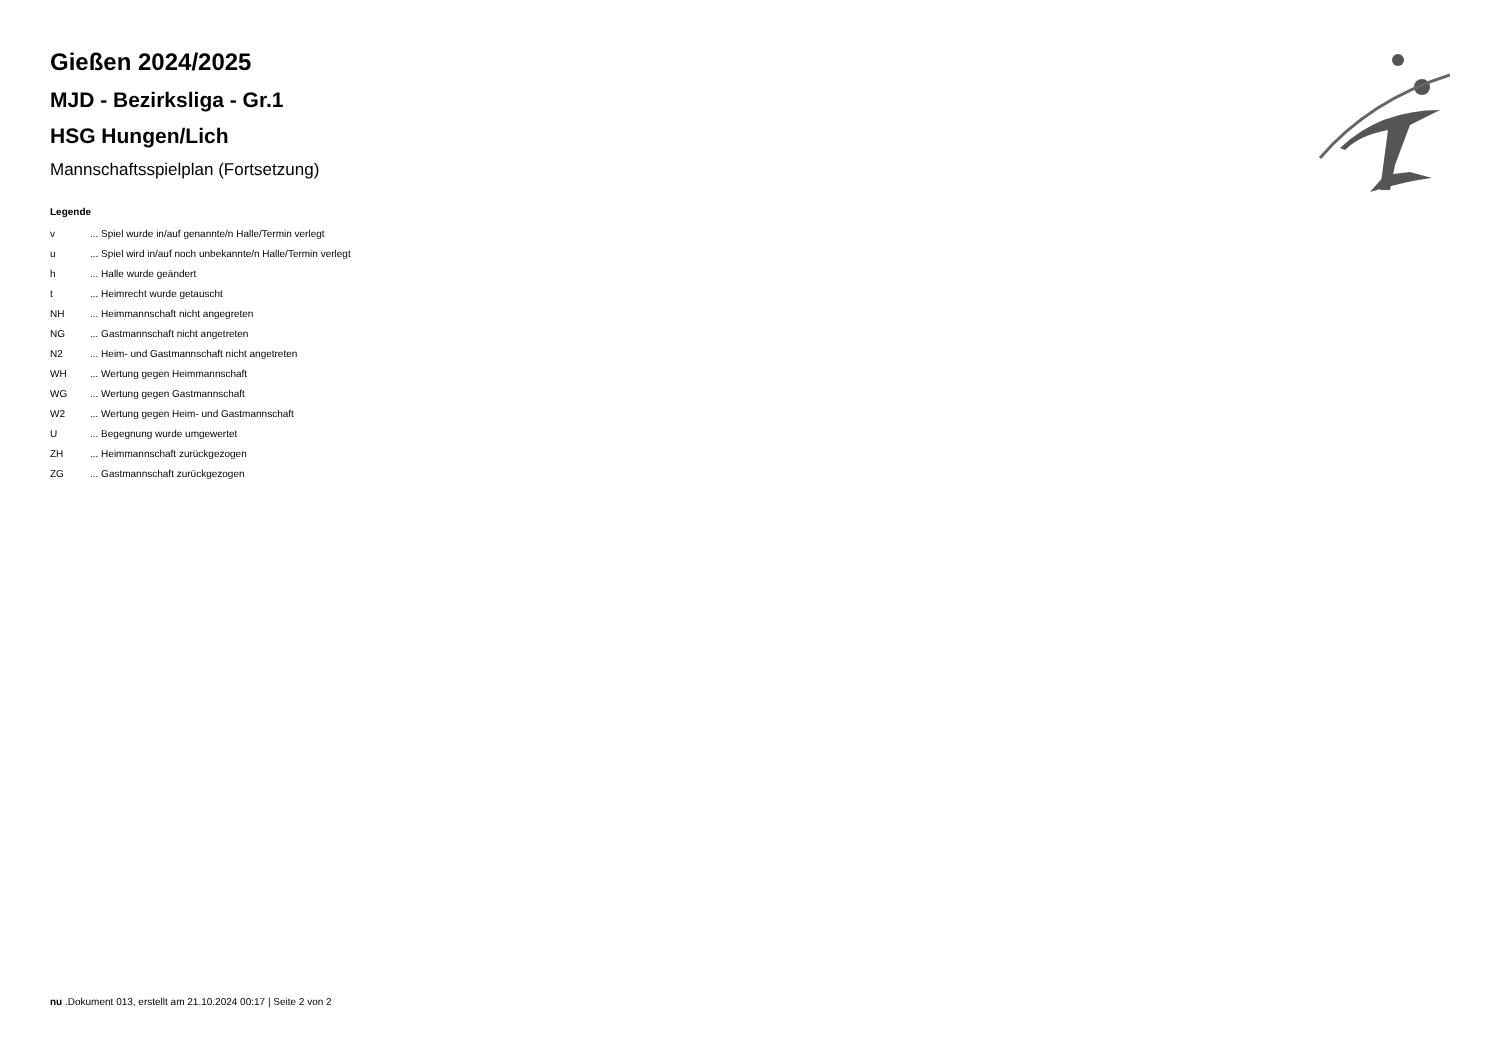Gießen 2024/2025
MJD - Bezirksliga - Gr.1
HSG Hungen/Lich
Mannschaftsspielplan (Fortsetzung)
Legende
| v | ... Spiel wurde in/auf genannte/n Halle/Termin verlegt |
| u | ... Spiel wird in/auf noch unbekannte/n Halle/Termin verlegt |
| h | ... Halle wurde geändert |
| t | ... Heimrecht wurde getauscht |
| NH | ... Heimmannschaft nicht angegreten |
| NG | ... Gastmannschaft nicht angetreten |
| N2 | ... Heim- und Gastmannschaft nicht angetreten |
| WH | ... Wertung gegen Heimmannschaft |
| WG | ... Wertung gegen Gastmannschaft |
| W2 | ... Wertung gegen Heim- und Gastmannschaft |
| U | ... Begegnung wurde umgewertet |
| ZH | ... Heimmannschaft zurückgezogen |
| ZG | ... Gastmannschaft zurückgezogen |
nu .Dokument 013, erstellt am 21.10.2024 00:17 | Seite 2 von 2